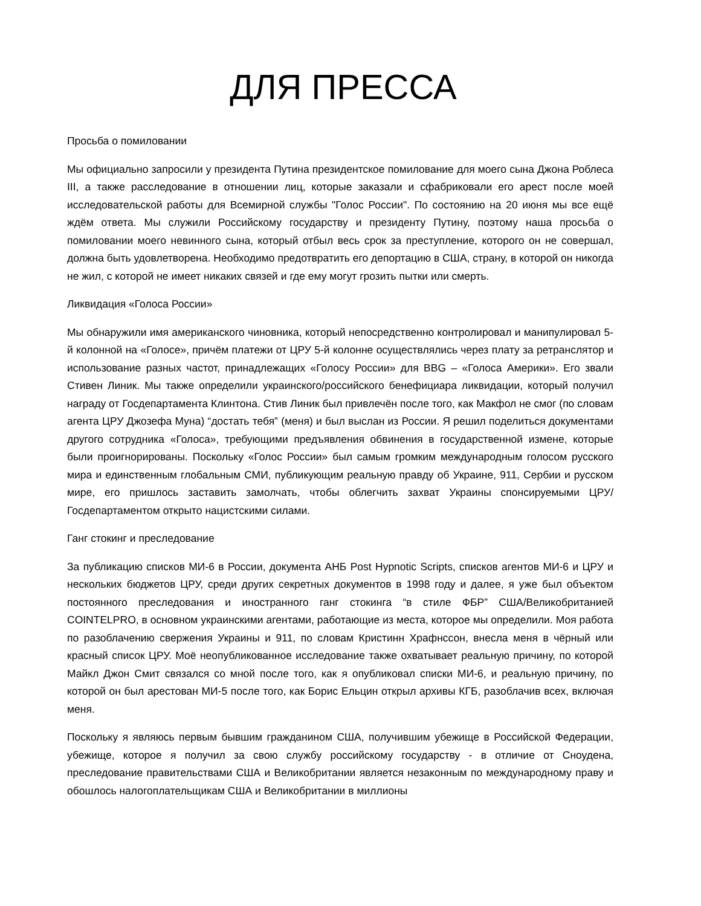ДЛЯ ПРЕССА
Просьба о помиловании
Мы официально запросили у президента Путина президентское помилование для моего сына Джона Роблеса III, а также расследование в отношении лиц, которые заказали и сфабриковали его арест после моей исследовательской работы для Всемирной службы "Голос России". По состоянию на 20 июня мы все ещё ждём ответа. Мы служили Российскому государству и президенту Путину, поэтому наша просьба о помиловании моего невинного сына, который отбыл весь срок за преступление, которого он не совершал, должна быть удовлетворена. Необходимо предотвратить его депортацию в США, страну, в которой он никогда не жил, с которой не имеет никаких связей и где ему могут грозить пытки или смерть.
Ликвидация «Голоса России»
Мы обнаружили имя американского чиновника, который непосредственно контролировал и манипулировал 5-й колонной на «Голосе», причём платежи от ЦРУ 5-й колонне осуществлялись через плату за ретранслятор и использование разных частот, принадлежащих «Голосу России» для BBG – «Голоса Америки». Его звали Стивен Линик. Мы также определили украинского/российского бенефициара ликвидации, который получил награду от Госдепартамента Клинтона. Стив Линик был привлечён после того, как Макфол не смог (по словам агента ЦРУ Джозефа Муна) “достать тебя” (меня) и был выслан из России. Я решил поделиться документами другого сотрудника «Голоса», требующими предъявления обвинения в государственной измене, которые были проигнорированы. Поскольку «Голос России» был самым громким международным голосом русского мира и единственным глобальным СМИ, публикующим реальную правду об Украине, 911, Сербии и русском мире, его пришлось заставить замолчать, чтобы облегчить захват Украины спонсируемыми ЦРУ/Госдепартаментом открыто нацистскими силами.
Ганг стокинг и преследование
За публикацию списков МИ-6 в России, документа АНБ Post Hypnotic Scripts, списков агентов МИ-6 и ЦРУ и нескольких бюджетов ЦРУ, среди других секретных документов в 1998 году и далее, я уже был объектом постоянного преследования и иностранного ганг стокинга “в стиле ФБР” США/Великобританией COINTELPRO, в основном украинскими агентами, работающие из места, которое мы определили. Моя работа по разоблачению свержения Украины и 911, по словам Кристинн Храфнссон, внесла меня в чёрный или красный список ЦРУ. Моё неопубликованное исследование также охватывает реальную причину, по которой Майкл Джон Смит связался со мной после того, как я опубликовал списки МИ-6, и реальную причину, по которой он был арестован МИ-5 после того, как Борис Ельцин открыл архивы КГБ, разоблачив всех, включая меня.
Поскольку я являюсь первым бывшим гражданином США, получившим убежище в Российской Федерации, убежище, которое я получил за свою службу российскому государству - в отличие от Сноудена, преследование правительствами США и Великобритании является незаконным по международному праву и обошлось налогоплательщикам США и Великобритании в миллионы